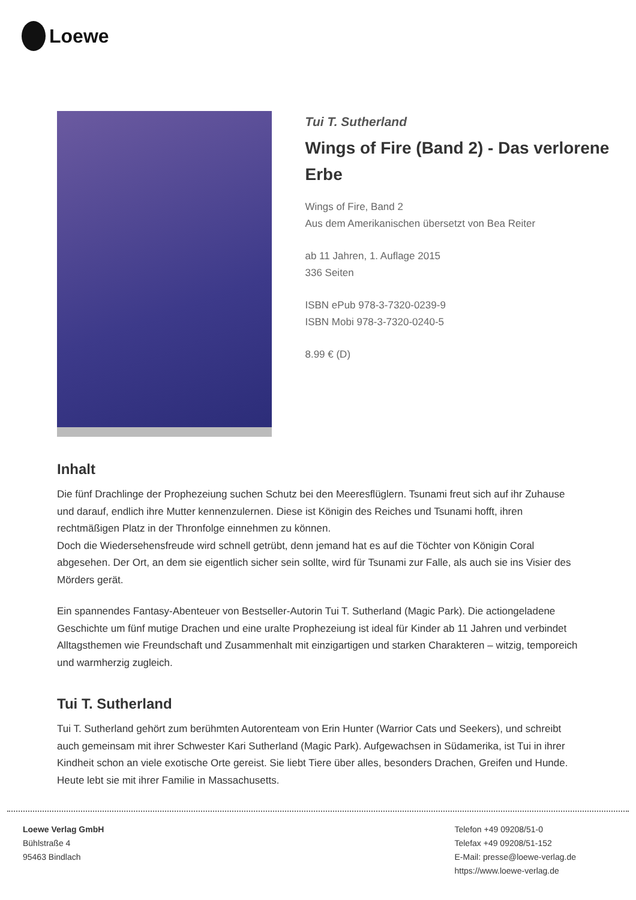Loewe
Tui T. Sutherland
Wings of Fire (Band 2) - Das verlorene Erbe
Wings of Fire, Band 2
Aus dem Amerikanischen übersetzt von Bea Reiter
ab 11 Jahren, 1. Auflage 2015
336 Seiten
ISBN ePub 978-3-7320-0239-9
ISBN Mobi 978-3-7320-0240-5
8.99 € (D)
Inhalt
Die fünf Drachlinge der Prophezeiung suchen Schutz bei den Meeresflüglern. Tsunami freut sich auf ihr Zuhause und darauf, endlich ihre Mutter kennenzulernen. Diese ist Königin des Reiches und Tsunami hofft, ihren rechtmäßigen Platz in der Thronfolge einnehmen zu können.
Doch die Wiedersehensfreude wird schnell getrübt, denn jemand hat es auf die Töchter von Königin Coral abgesehen. Der Ort, an dem sie eigentlich sicher sein sollte, wird für Tsunami zur Falle, als auch sie ins Visier des Mörders gerät.
Ein spannendes Fantasy-Abenteuer von Bestseller-Autorin Tui T. Sutherland (Magic Park). Die actiongeladene Geschichte um fünf mutige Drachen und eine uralte Prophezeiung ist ideal für Kinder ab 11 Jahren und verbindet Alltagsthemen wie Freundschaft und Zusammenhalt mit einzigartigen und starken Charakteren – witzig, temporeich und warmherzig zugleich.
Tui T. Sutherland
Tui T. Sutherland gehört zum berühmten Autorenteam von Erin Hunter (Warrior Cats und Seekers), und schreibt auch gemeinsam mit ihrer Schwester Kari Sutherland (Magic Park). Aufgewachsen in Südamerika, ist Tui in ihrer Kindheit schon an viele exotische Orte gereist. Sie liebt Tiere über alles, besonders Drachen, Greifen und Hunde. Heute lebt sie mit ihrer Familie in Massachusetts.
Loewe Verlag GmbH
Bühlstraße 4
95463 Bindlach
Telefon +49 09208/51-0
Telefax +49 09208/51-152
E-Mail: presse@loewe-verlag.de
https://www.loewe-verlag.de